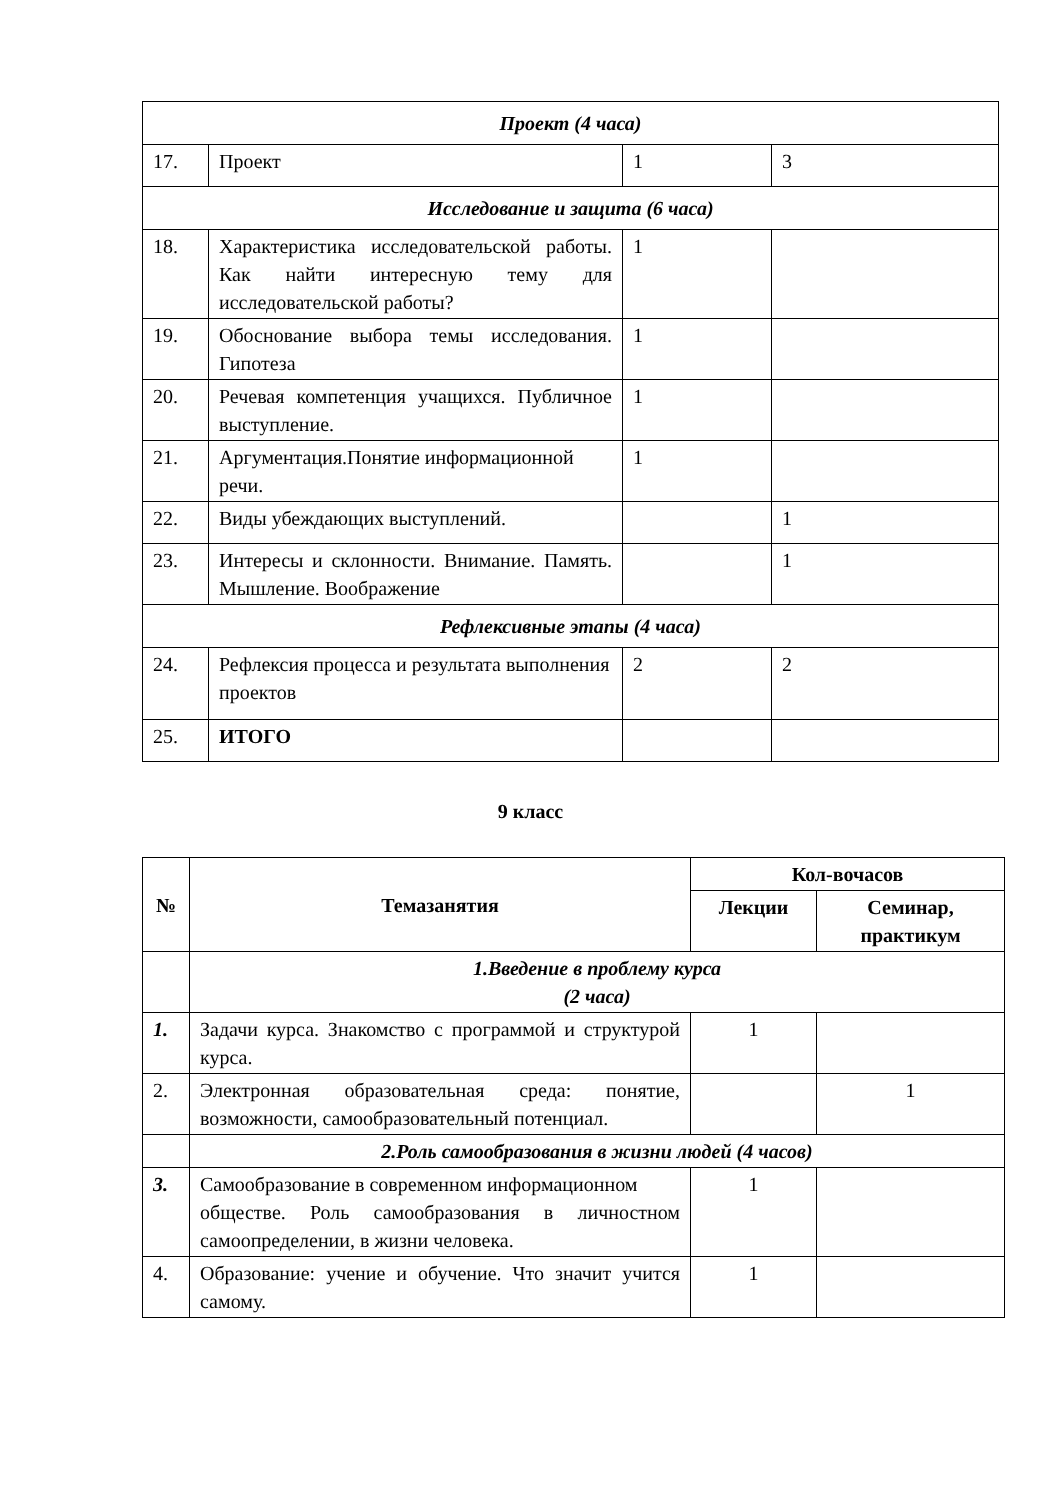| Проект (4 часа) | | | |
| 17. | Проект | 1 | 3 |
| Исследование и защита (6 часа) | | | |
| 18. | Характеристика исследовательской работы. Как найти интересную тему для исследовательской работы? | 1 | |
| 19. | Обоснование выбора темы исследования. Гипотеза | 1 | |
| 20. | Речевая компетенция учащихся. Публичное выступление. | 1 | |
| 21. | Аргументация.Понятие информационной речи. | 1 | |
| 22. | Виды убеждающих выступлений. | | 1 |
| 23. | Интересы и склонности. Внимание. Память. Мышление. Воображение | | 1 |
| Рефлексивные этапы (4 часа) | | | |
| 24. | Рефлексия процесса и результата выполнения проектов | 2 | 2 |
| 25. | ИТОГО | | |
9 класс
| № | Темазанятия | Кол-вочасов | |
| --- | --- | --- | --- |
| | | Лекции | Семинар, практикум |
| | 1.Введение в проблему курса (2 часа) | | |
| 1. | Задачи курса. Знакомство с программой и структурой курса. | 1 | |
| 2. | Электронная образовательная среда: понятие, возможности, самообразовательный потенциал. | | 1 |
| | 2.Роль самообразования в жизни людей (4 часов) | | |
| 3. | Самообразование в современном информационном обществе. Роль самообразования в личностном самоопределении, в жизни человека. | 1 | |
| 4. | Образование: учение и обучение. Что значит учится самому. | 1 | |